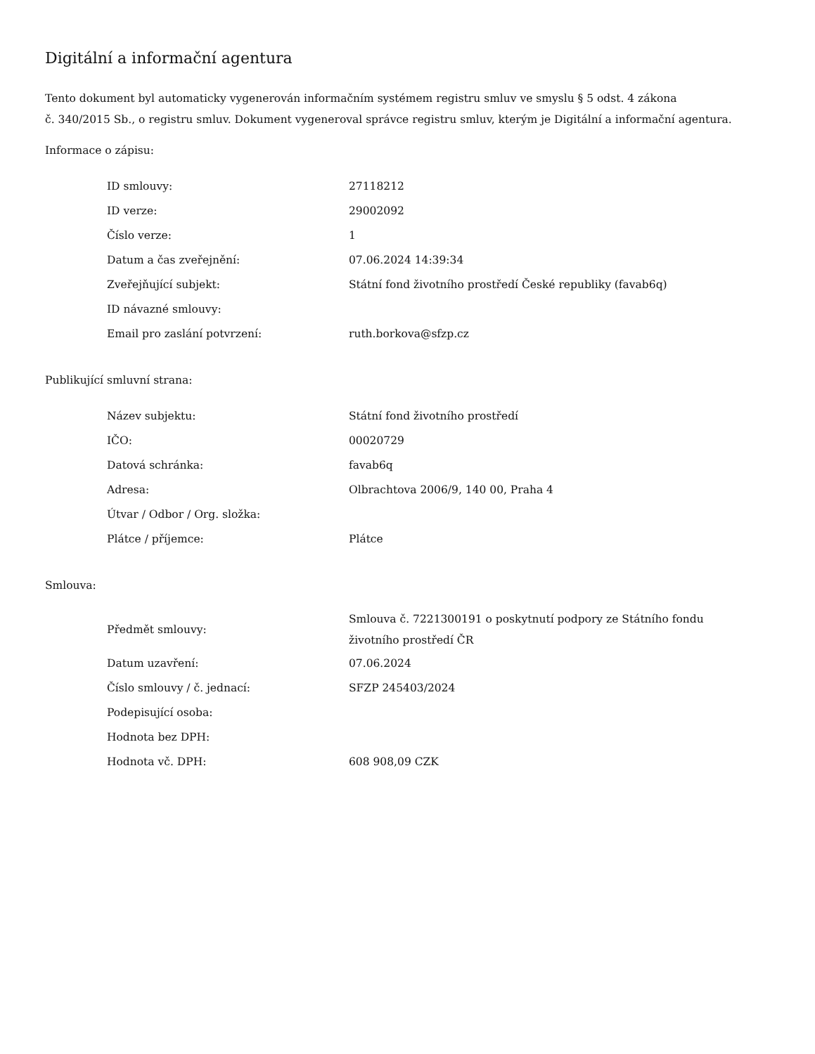Digitální a informační agentura
Tento dokument byl automaticky vygenerován informačním systémem registru smluv ve smyslu § 5 odst. 4 zákona
č. 340/2015 Sb., o registru smluv. Dokument vygeneroval správce registru smluv, kterým je Digitální a informační agentura.
Informace o zápisu:
| ID smlouvy: | 27118212 |
| ID verze: | 29002092 |
| Číslo verze: | 1 |
| Datum a čas zveřejnění: | 07.06.2024 14:39:34 |
| Zveřejňující subjekt: | Státní fond životního prostředí České republiky (favab6q) |
| ID návazné smlouvy: | |
| Email pro zaslání potvrzení: | ruth.borkova@sfzp.cz |
Publikující smluvní strana:
| Název subjektu: | Státní fond životního prostředí |
| IČO: | 00020729 |
| Datová schránka: | favab6q |
| Adresa: | Olbrachtova 2006/9, 140 00, Praha 4 |
| Útvar / Odbor / Org. složka: | |
| Plátce / příjemce: | Plátce |
Smlouva:
| Předmět smlouvy: | Smlouva č. 7221300191 o poskytnutí podpory ze Státního fondu životního prostředí ČR |
| Datum uzavření: | 07.06.2024 |
| Číslo smlouvy / č. jednací: | SFZP 245403/2024 |
| Podepisující osoba: | |
| Hodnota bez DPH: | |
| Hodnota vč. DPH: | 608 908,09 CZK |